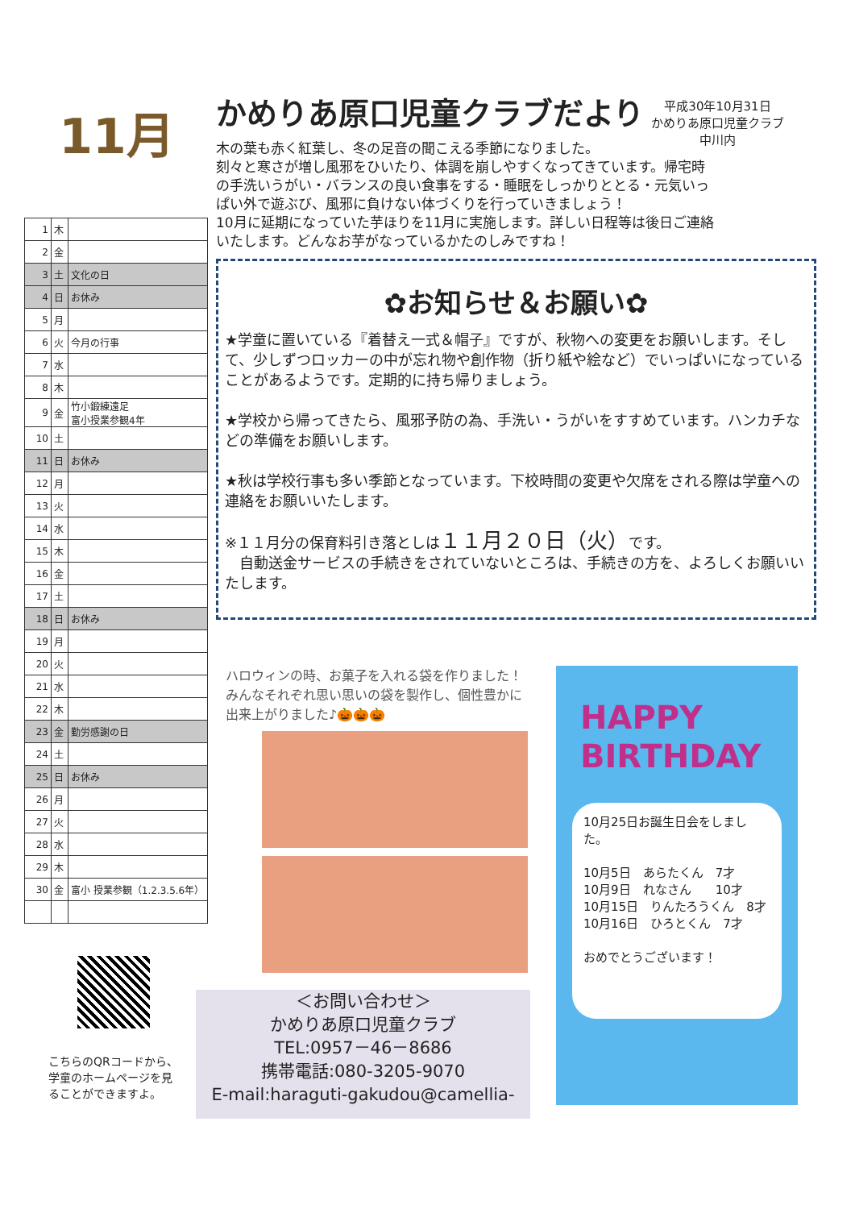11月
| 1 | 木 | |
| 2 | 金 | |
| 3 | 土 | 文化の日 |
| 4 | 日 | お休み |
| 5 | 月 | |
| 6 | 火 | 今月の行事 |
| 7 | 水 | |
| 8 | 木 | |
| 9 | 金 | 竹小鍛練遠足 富小授業参観4年 |
| 10 | 土 | |
| 11 | 日 | お休み |
| 12 | 月 | |
| 13 | 火 | |
| 14 | 水 | |
| 15 | 木 | |
| 16 | 金 | |
| 17 | 土 | |
| 18 | 日 | お休み |
| 19 | 月 | |
| 20 | 火 | |
| 21 | 水 | |
| 22 | 木 | |
| 23 | 金 | 勤労感謝の日 |
| 24 | 土 | |
| 25 | 日 | お休み |
| 26 | 月 | |
| 27 | 火 | |
| 28 | 水 | |
| 29 | 木 | |
| 30 | 金 | 富小 授業参観（1.2.3.5.6年） |
こちらのQRコードから、
学童のホームページを見
ることができますよ。
かめりあ原口児童クラブだより
平成30年10月31日
かめりあ原口児童クラブ
中川内
木の葉も赤く紅葉し、冬の足音の聞こえる季節になりました。
刻々と寒さが増し風邪をひいたり、体調を崩しやすくなってきています。帰宅時の手洗いうがい・バランスの良い食事をする・睡眠をしっかりととる・元気いっぱい外で遊ぶび、風邪に負けない体づくりを行っていきましょう！
10月に延期になっていた芋ほりを11月に実施します。詳しい日程等は後日ご連絡いたします。どんなお芋がなっているかたのしみですね！
✿お知らせ＆お願い✿
★学童に置いている『着替え一式＆帽子』ですが、秋物への変更をお願いします。そして、少しずつロッカーの中が忘れ物や創作物（折り紙や絵など）でいっぱいになっていることがあるようです。定期的に持ち帰りましょう。
★学校から帰ってきたら、風邪予防の為、手洗い・うがいをすすめています。ハンカチなどの準備をお願いします。
★秋は学校行事も多い季節となっています。下校時間の変更や欠席をされる際は学童への連絡をお願いいたします。
※１１月分の保育料引き落としは１１月２０日（火）です。
　自動送金サービスの手続きをされていないところは、手続きの方を、よろしくお願いいたします。
ハロウィンの時、お菓子を入れる袋を作りました！みんなそれぞれ思い思いの袋を製作し、個性豊かに出来上がりました♪🎃🎃🎃
＜お問い合わせ＞
かめりあ原口児童クラブ
TEL:0957－46－8686
携帯電話:080-3205-9070
E-mail:haraguti-gakudou@camellia-
HAPPY
BIRTHDAY
10月25日お誕生日会をしました。
10月5日　あらたくん　7才
10月9日　れなさん　　10才
10月15日　りんたろうくん　8才
10月16日　ひろとくん　7才
おめでとうございます！